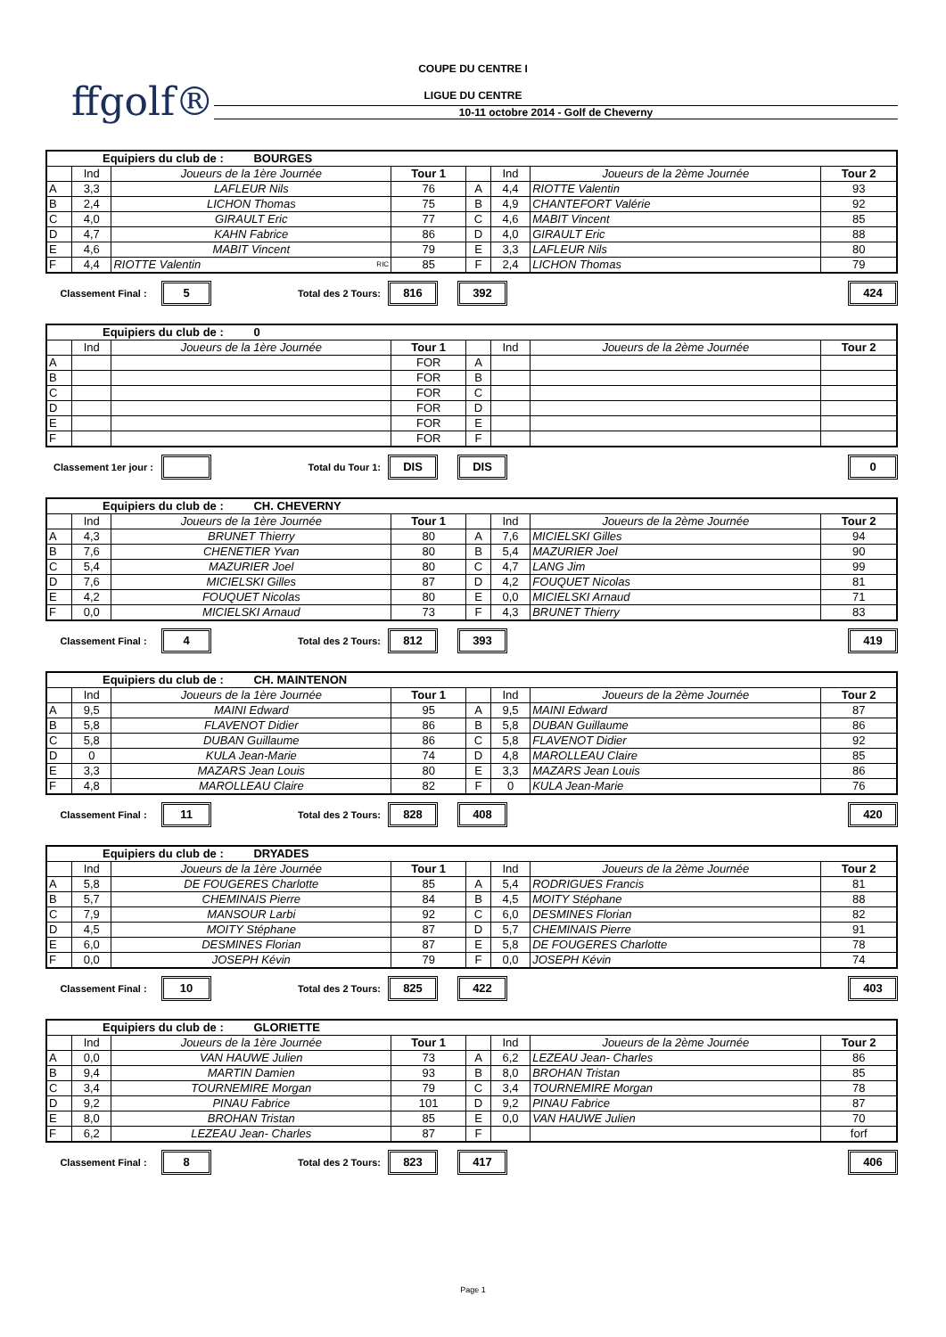COUPE DU CENTRE I
ffgolf®
LIGUE DU CENTRE
10-11 octobre 2014 - Golf de Cheverny
| Equipiers du club de : BOURGES | | | | | | | |
| | Ind | Joueurs de la 1ère Journée | Tour 1 | | Ind | Joueurs de la 2ème Journée | Tour 2 |
| A | 3,3 | LAFLEUR Nils | 76 | A | 4,4 | RIOTTE Valentin | 93 |
| B | 2,4 | LICHON Thomas | 75 | B | 4,9 | CHANTEFORT Valérie | 92 |
| C | 4,0 | GIRAULT Eric | 77 | C | 4,6 | MABIT Vincent | 85 |
| D | 4,7 | KAHN Fabrice | 86 | D | 4,0 | GIRAULT Eric | 88 |
| E | 4,6 | MABIT Vincent | 79 | E | 3,3 | LAFLEUR Nils | 80 |
| F | 4,4 | RIOTTE Valentin RIC | 85 | F | 2,4 | LICHON Thomas | 79 |
Classement Final :
5
Total des 2 Tours:
816 392 424
| Equipiers du club de : 0 | | | | | | | |
| | Ind | Joueurs de la 1ère Journée | Tour 1 | | Ind | Joueurs de la 2ème Journée | Tour 2 |
| A | | | FOR | A | | | |
| B | | | FOR | B | | | |
| C | | | FOR | C | | | |
| D | | | FOR | D | | | |
| E | | | FOR | E | | | |
| F | | | FOR | F | | | |
Classement 1er jour :
Total du Tour 1:
DIS DIS 0
| Equipiers du club de : CH. CHEVERNY | | | | | | | |
| | Ind | Joueurs de la 1ère Journée | Tour 1 | | Ind | Joueurs de la 2ème Journée | Tour 2 |
| A | 4,3 | BRUNET Thierry | 80 | A | 7,6 | MICIELSKI Gilles | 94 |
| B | 7,6 | CHENETIER Yvan | 80 | B | 5,4 | MAZURIER Joel | 90 |
| C | 5,4 | MAZURIER Joel | 80 | C | 4,7 | LANG Jim | 99 |
| D | 7,6 | MICIELSKI Gilles | 87 | D | 4,2 | FOUQUET Nicolas | 81 |
| E | 4,2 | FOUQUET Nicolas | 80 | E | 0,0 | MICIELSKI Arnaud | 71 |
| F | 0,0 | MICIELSKI Arnaud | 73 | F | 4,3 | BRUNET Thierry | 83 |
Classement Final :
4
Total des 2 Tours:
812 393 419
| Equipiers du club de : CH. MAINTENON | | | | | | | |
| | Ind | Joueurs de la 1ère Journée | Tour 1 | | Ind | Joueurs de la 2ème Journée | Tour 2 |
| A | 9,5 | MAINI Edward | 95 | A | 9,5 | MAINI Edward | 87 |
| B | 5,8 | FLAVENOT Didier | 86 | B | 5,8 | DUBAN Guillaume | 86 |
| C | 5,8 | DUBAN Guillaume | 86 | C | 5,8 | FLAVENOT Didier | 92 |
| D | 0 | KULA Jean-Marie | 74 | D | 4,8 | MAROLLEAU Claire | 85 |
| E | 3,3 | MAZARS Jean Louis | 80 | E | 3,3 | MAZARS Jean Louis | 86 |
| F | 4,8 | MAROLLEAU Claire | 82 | F | 0 | KULA Jean-Marie | 76 |
Classement Final :
11
Total des 2 Tours:
828 408 420
| Equipiers du club de : DRYADES | | | | | | | |
| | Ind | Joueurs de la 1ère Journée | Tour 1 | | Ind | Joueurs de la 2ème Journée | Tour 2 |
| A | 5,8 | DE FOUGERES Charlotte | 85 | A | 5,4 | RODRIGUES Francis | 81 |
| B | 5,7 | CHEMINAIS Pierre | 84 | B | 4,5 | MOITY Stéphane | 88 |
| C | 7,9 | MANSOUR Larbi | 92 | C | 6,0 | DESMINES Florian | 82 |
| D | 4,5 | MOITY Stéphane | 87 | D | 5,7 | CHEMINAIS Pierre | 91 |
| E | 6,0 | DESMINES Florian | 87 | E | 5,8 | DE FOUGERES Charlotte | 78 |
| F | 0,0 | JOSEPH Kévin | 79 | F | 0,0 | JOSEPH Kévin | 74 |
Classement Final :
10
Total des 2 Tours:
825 422 403
| Equipiers du club de : GLORIETTE | | | | | | | |
| | Ind | Joueurs de la 1ère Journée | Tour 1 | | Ind | Joueurs de la 2ème Journée | Tour 2 |
| A | 0,0 | VAN HAUWE Julien | 73 | A | 6,2 | LEZEAU Jean- Charles | 86 |
| B | 9,4 | MARTIN Damien | 93 | B | 8,0 | BROHAN Tristan | 85 |
| C | 3,4 | TOURNEMIRE Morgan | 79 | C | 3,4 | TOURNEMIRE Morgan | 78 |
| D | 9,2 | PINAU Fabrice | 101 | D | 9,2 | PINAU Fabrice | 87 |
| E | 8,0 | BROHAN Tristan | 85 | E | 0,0 | VAN HAUWE Julien | 70 |
| F | 6,2 | LEZEAU Jean- Charles | 87 | F | | | forf |
Classement Final :
8
Total des 2 Tours:
823 417 406
Page 1